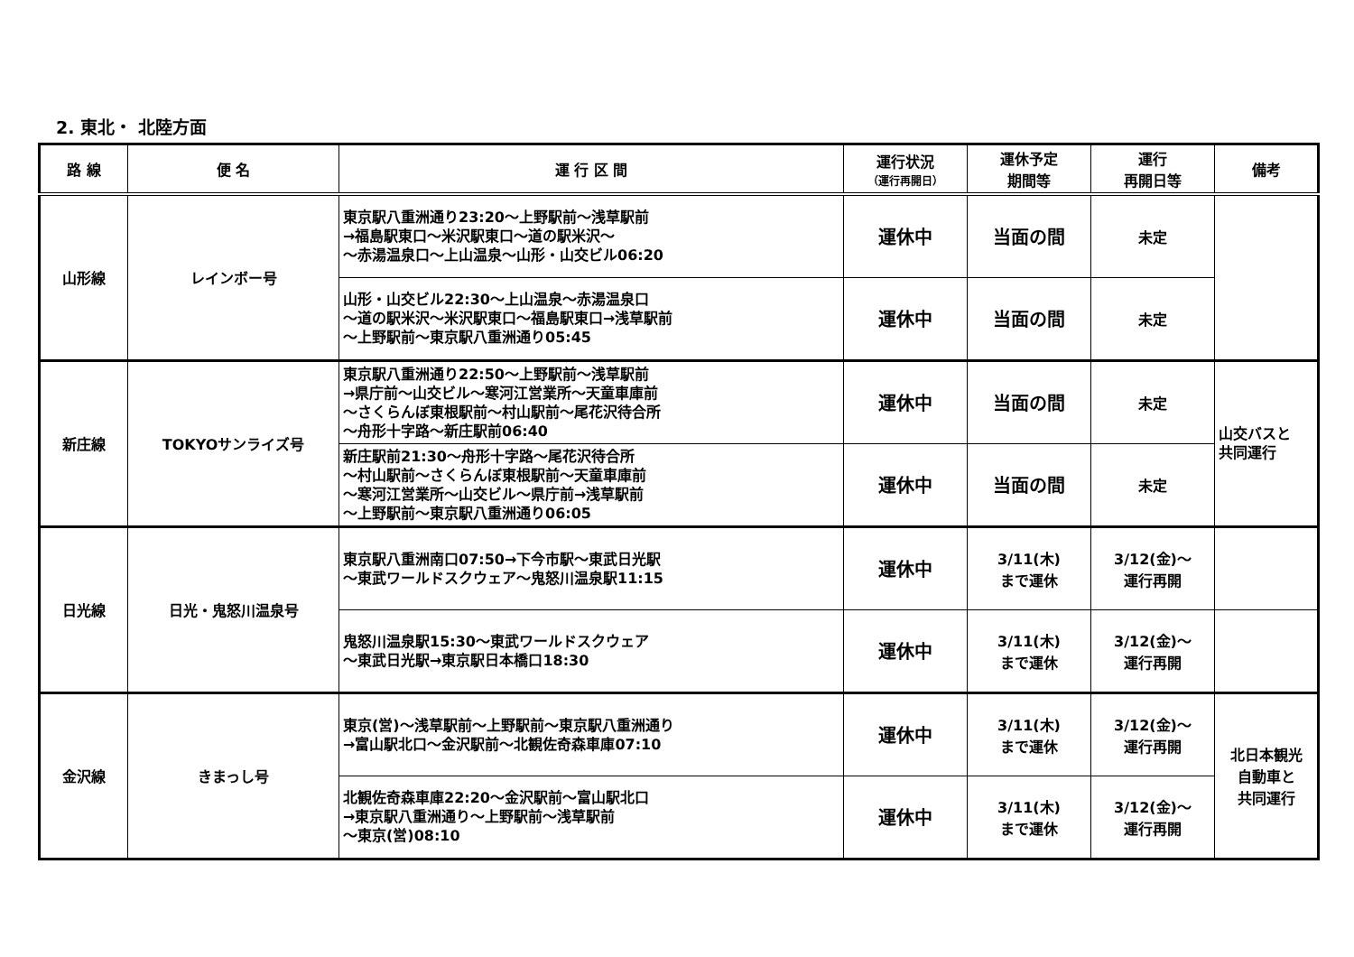2. 東北・ 北陸方面
| 路 線 | 便 名 | 運 行 区 間 | 運行状況 （運行再開日） | 運休予定 期間等 | 運行 再開日等 | 備考 |
| --- | --- | --- | --- | --- | --- | --- |
| 山形線 | レインボー号 | 東京駅八重洲通り23:20～上野駅前～浅草駅前 →福島駅東口～米沢駅東口～道の駅米沢～ ～赤湯温泉口～上山温泉～山形・山交ビル06:20 | 運休中 | 当面の間 | 未定 | |
| | | 山形・山交ビル22:30～上山温泉～赤湯温泉口 ～道の駅米沢～米沢駅東口～福島駅東口→浅草駅前 ～上野駅前～東京駅八重洲通り05:45 | 運休中 | 当面の間 | 未定 | |
| 新庄線 | TOKYOサンライズ号 | 東京駅八重洲通り22:50～上野駅前～浅草駅前 →県庁前～山交ビル～寒河江営業所～天童車庫前 ～さくらんぼ東根駅前～村山駅前～尾花沢待合所 ～舟形十字路～新庄駅前06:40 | 運休中 | 当面の間 | 未定 | 山交バスと 共同運行 |
| | | 新庄駅前21:30～舟形十字路～尾花沢待合所 ～村山駅前～さくらんぼ東根駅前～天童車庫前 ～寒河江営業所～山交ビル～県庁前→浅草駅前 ～上野駅前～東京駅八重洲通り06:05 | 運休中 | 当面の間 | 未定 | |
| 日光線 | 日光・鬼怒川温泉号 | 東京駅八重洲南口07:50→下今市駅～東武日光駅 ～東武ワールドスクウェア～鬼怒川温泉駅11:15 | 運休中 | 3/11(木) まで運休 | 3/12(金)～ 運行再開 | |
| | | 鬼怒川温泉駅15:30～東武ワールドスクウェア ～東武日光駅→東京駅日本橋口18:30 | 運休中 | 3/11(木) まで運休 | 3/12(金)～ 運行再開 | |
| 金沢線 | きまっし号 | 東京(営)～浅草駅前～上野駅前～東京駅八重洲通り →富山駅北口～金沢駅前～北観佐奇森車庫07:10 | 運休中 | 3/11(木) まで運休 | 3/12(金)～ 運行再開 | 北日本観光 自動車と 共同運行 |
| | | 北観佐奇森車庫22:20～金沢駅前～富山駅北口 →東京駅八重洲通り～上野駅前～浅草駅前 ～東京(営)08:10 | 運休中 | 3/11(木) まで運休 | 3/12(金)～ 運行再開 | |